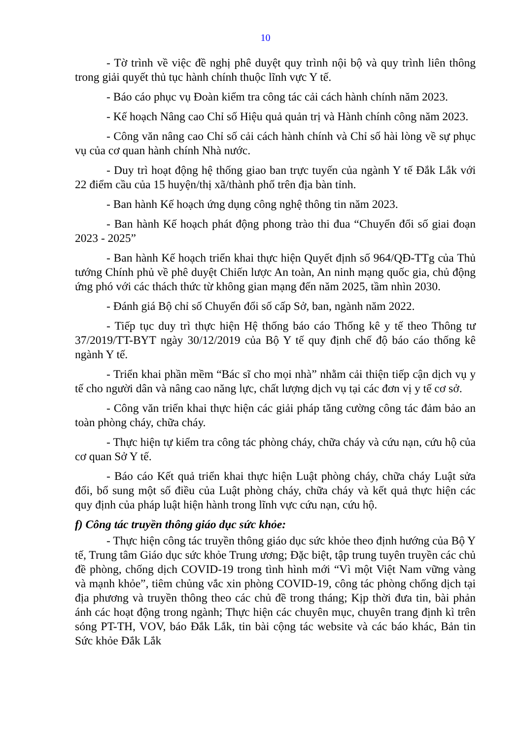10
- Tờ trình về việc đề nghị phê duyệt quy trình nội bộ và quy trình liên thông trong giải quyết thủ tục hành chính thuộc lĩnh vực Y tế.
- Báo cáo phục vụ Đoàn kiểm tra công tác cải cách hành chính năm 2023.
- Kế hoạch Nâng cao Chỉ số Hiệu quả quản trị và Hành chính công năm 2023.
- Công văn nâng cao Chỉ số cải cách hành chính và Chỉ số hài lòng về sự phục vụ của cơ quan hành chính Nhà nước.
- Duy trì hoạt động hệ thống giao ban trực tuyến của ngành Y tế Đắk Lắk với 22 điểm cầu của 15 huyện/thị xã/thành phố trên địa bàn tỉnh.
- Ban hành Kế hoạch ứng dụng công nghệ thông tin năm 2023.
- Ban hành Kế hoạch phát động phong trào thi đua “Chuyển đổi số giai đoạn 2023 - 2025”
- Ban hành Kế hoạch triển khai thực hiện Quyết định số 964/QĐ-TTg của Thủ tướng Chính phủ về phê duyệt Chiến lược An toàn, An ninh mạng quốc gia, chủ động ứng phó với các thách thức từ không gian mạng đến năm 2025, tầm nhìn 2030.
- Đánh giá Bộ chỉ số Chuyển đổi số cấp Sở, ban, ngành năm 2022.
- Tiếp tục duy trì thực hiện Hệ thống báo cáo Thống kê y tế theo Thông tư 37/2019/TT-BYT ngày 30/12/2019 của Bộ Y tế quy định chế độ báo cáo thống kê ngành Y tế.
- Triển khai phần mềm “Bác sĩ cho mọi nhà” nhằm cải thiện tiếp cận dịch vụ y tế cho người dân và nâng cao năng lực, chất lượng dịch vụ tại các đơn vị y tế cơ sở.
- Công văn triển khai thực hiện các giải pháp tăng cường công tác đảm bảo an toàn phòng cháy, chữa cháy.
- Thực hiện tự kiểm tra công tác phòng cháy, chữa cháy và cứu nạn, cứu hộ của cơ quan Sở Y tế.
- Báo cáo Kết quả triển khai thực hiện Luật phòng cháy, chữa cháy Luật sửa đổi, bổ sung một số điều của Luật phòng cháy, chữa cháy và kết quả thực hiện các quy định của pháp luật hiện hành trong lĩnh vực cứu nạn, cứu hộ.
f) Công tác truyền thông giáo dục sức khỏe:
- Thực hiện công tác truyền thông giáo dục sức khỏe theo định hướng của Bộ Y tế, Trung tâm Giáo dục sức khỏe Trung ương; Đặc biệt, tập trung tuyên truyền các chủ đề phòng, chống dịch COVID-19 trong tình hình mới “Vì một Việt Nam vững vàng và mạnh khỏe”, tiêm chủng vắc xin phòng COVID-19, công tác phòng chống dịch tại địa phương và truyền thông theo các chủ đề trong tháng; Kịp thời đưa tin, bài phản ánh các hoạt động trong ngành; Thực hiện các chuyên mục, chuyên trang định kì trên sóng PT-TH, VOV, báo Đắk Lắk, tin bài cộng tác website và các báo khác, Bản tin Sức khỏe Đắk Lắk